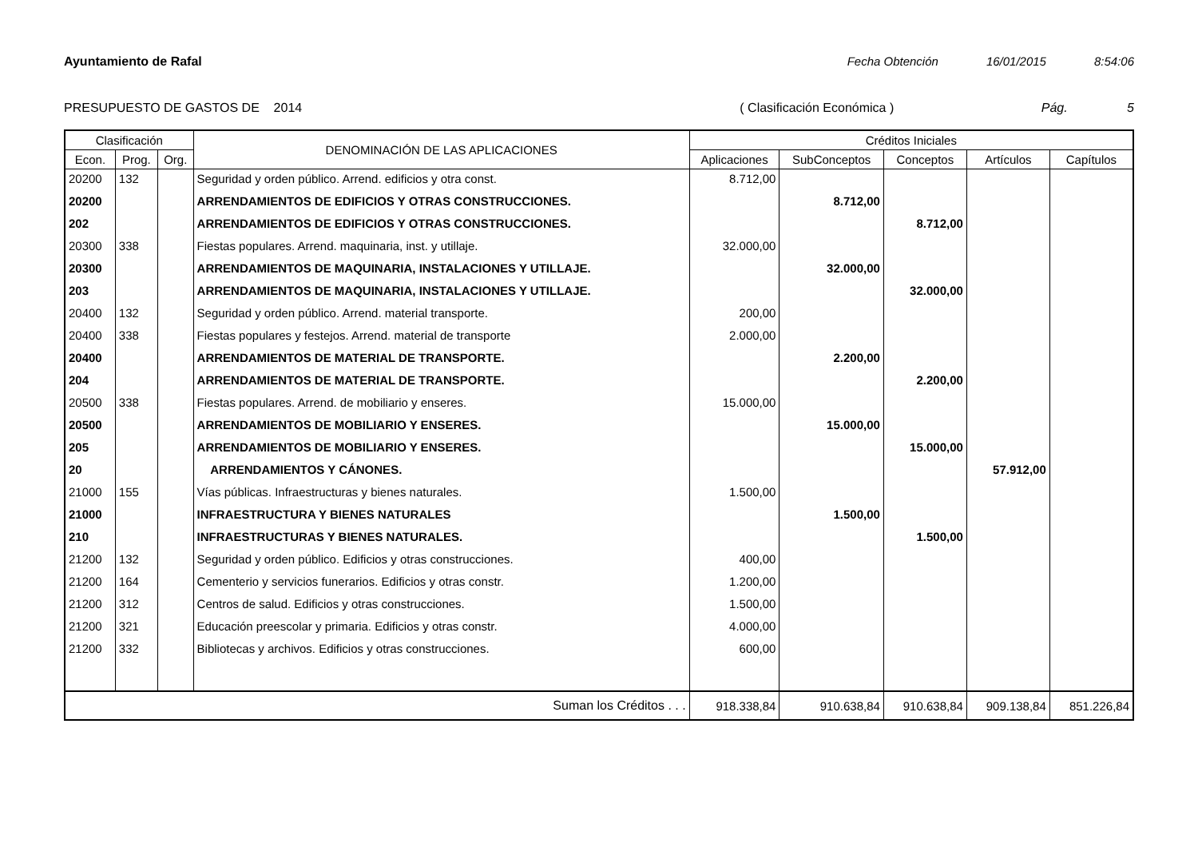Ayuntamiento de Rafal Fecha Obtención 16/01/2015 8:54:06
PRESUPUESTO DE GASTOS DE 2014 ( Clasificación Económica ) Pág. 5
| Clasificación | | | DENOMINACIÓN DE LAS APLICACIONES | Créditos Iniciales | | | | |
| --- | --- | --- | --- | --- | --- | --- | --- | --- |
| Econ. | Prog. | Org. | | Aplicaciones | SubConceptos | Conceptos | Artículos | Capítulos |
| 20200 | 132 | | Seguridad y orden público. Arrend. edificios y otra const. | 8.712,00 | | | | |
| 20200 | | | ARRENDAMIENTOS DE EDIFICIOS Y OTRAS CONSTRUCCIONES. | | 8.712,00 | | | |
| 202 | | | ARRENDAMIENTOS DE EDIFICIOS Y OTRAS CONSTRUCCIONES. | | | 8.712,00 | | |
| 20300 | 338 | | Fiestas populares. Arrend. maquinaria, inst. y utillaje. | 32.000,00 | | | | |
| 20300 | | | ARRENDAMIENTOS DE MAQUINARIA, INSTALACIONES Y UTILLAJE. | | 32.000,00 | | | |
| 203 | | | ARRENDAMIENTOS DE MAQUINARIA, INSTALACIONES Y UTILLAJE. | | | 32.000,00 | | |
| 20400 | 132 | | Seguridad y orden público. Arrend. material transporte. | 200,00 | | | | |
| 20400 | 338 | | Fiestas populares y festejos. Arrend. material de transporte | 2.000,00 | | | | |
| 20400 | | | ARRENDAMIENTOS DE MATERIAL DE TRANSPORTE. | | 2.200,00 | | | |
| 204 | | | ARRENDAMIENTOS DE MATERIAL DE TRANSPORTE. | | | 2.200,00 | | |
| 20500 | 338 | | Fiestas populares. Arrend. de mobiliario y enseres. | 15.000,00 | | | | |
| 20500 | | | ARRENDAMIENTOS DE MOBILIARIO Y ENSERES. | | 15.000,00 | | | |
| 205 | | | ARRENDAMIENTOS DE MOBILIARIO Y ENSERES. | | | 15.000,00 | | |
| 20 | | | ARRENDAMIENTOS Y CÁNONES. | | | | 57.912,00 | |
| 21000 | 155 | | Vías públicas. Infraestructuras y bienes naturales. | 1.500,00 | | | | |
| 21000 | | | INFRAESTRUCTURA Y BIENES NATURALES | | 1.500,00 | | | |
| 210 | | | INFRAESTRUCTURAS Y BIENES NATURALES. | | | 1.500,00 | | |
| 21200 | 132 | | Seguridad y orden público. Edificios y otras construcciones. | 400,00 | | | | |
| 21200 | 164 | | Cementerio y servicios funerarios. Edificios y otras constr. | 1.200,00 | | | | |
| 21200 | 312 | | Centros de salud. Edificios y otras construcciones. | 1.500,00 | | | | |
| 21200 | 321 | | Educación preescolar y primaria. Edificios y otras constr. | 4.000,00 | | | | |
| 21200 | 332 | | Bibliotecas y archivos. Edificios y otras construcciones. | 600,00 | | | | |
| Suman los Créditos . . . | | | | 918.338,84 | 910.638,84 | 910.638,84 | 909.138,84 | 851.226,84 |